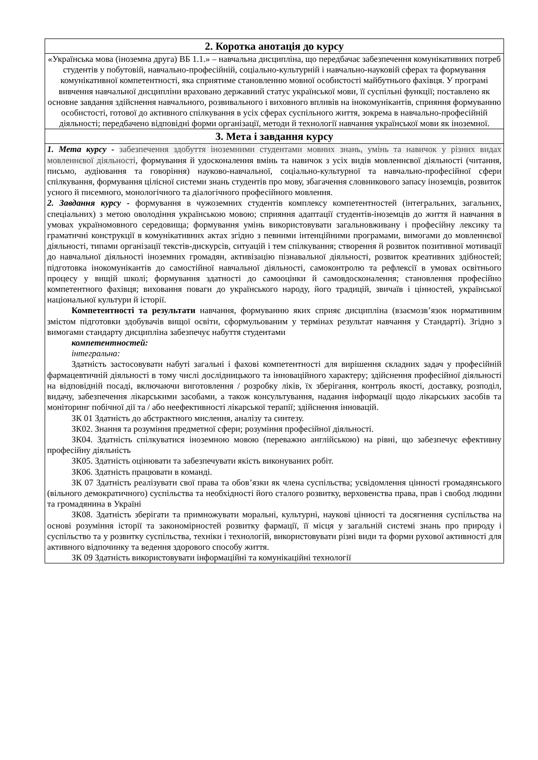| 2. Коротка анотація до курсу |
| «Українська мова (іноземна друга) ВБ 1.1.» – навчальна дисципліна, що передбачає забезпечення комунікативних потреб студентів у побутовій, навчально-професійній, соціально-культурній і навчально-науковій сферах та формування комунікативної компетентності, яка сприятиме становленню мовної особистості майбутнього фахівця. У програмі вивчення навчальної дисципліни враховано державний статус української мови, її суспільні функції; поставлено як основне завдання здійснення навчального, розвивального і виховного впливів на інокомунікантів, сприяння формуванню особистості, готової до активного спілкування в усіх сферах суспільного життя, зокрема в навчально-професійній діяльності; передбачено відповідні форми організації, методи й технології навчання української мови як іноземної. |
| 3. Мета і завдання курсу |
| 1. Мета курсу - забезпечення здобуття іноземними студентами мовних знань, умінь та навичок у різних видах мовленнєвої діяльності , формування й удосконалення вмінь та навичок з усіх видів мовленнєвої діяльності (читання, письмо, аудіювання та говоріння) науково-навчальної, соціально-культурної та навчально-професійної сфери спілкування, формування цілісної системи знань студентів про мову, збагачення словникового запасу іноземців, розвиток усного й писемного, монологічного та діалогічного професійного мовлення. 2. Завдання курсу - формування в чужоземних студентів комплексу компетентностей (інтегральних, загальних, спеціальних) з метою оволодіння українською мовою; сприяння адаптації студентів-іноземців до життя й навчання в умовах україномовного середовища; формування умінь використовувати загальновживану і професійну лексику та граматичні конструкції в комунікативних актах згідно з певними інтенційними програмами, вимогами до мовленнєвої діяльності, типами організації текстів-дискурсів, ситуацій і тем спілкування; створення й розвиток позитивної мотивації до навчальної діяльності іноземних громадян, активізацію пізнавальної діяльності, розвиток креативних здібностей; підготовка інокомунікантів до самостійної навчальної діяльності, самоконтролю та рефлексії в умовах освітнього процесу у вищій школі; формування здатності до самооцінки й самовдосконалення; становлення професійно компетентного фахівця; виховання поваги до українського народу, його традицій, звичаїв і цінностей, української національної культури й історії. Компетентності та результати навчання, формуванню яких сприяє дисципліна (взаємозв’язок нормативним змістом підготовки здобувачів вищої освіти, сформульованим у термінах результат навчання у Стандарті). Згідно з вимогами стандарту дисципліна забезпечує набуття студентами компетентностей: інтегральна: Здатність застосовувати набуті загальні і фахові компетентності для вирішення складних задач у професійній фармацевтичній діяльності в тому числі дослідницького та інноваційного характеру; здійснення професійної діяльності на відповідній посаді, включаючи виготовлення / розробку ліків, їх зберігання, контроль якості, доставку, розподіл, видачу, забезпечення лікарськими засобами, а також консультування, надання інформації щодо лікарських засобів та моніторинг побічної дії та / або неефективності лікарської терапії; здійснення інновацій. ЗК 01 Здатність до абстрактного мислення, аналізу та синтезу. ЗК02. Знання та розуміння предметної сфери; розуміння професійної діяльності. ЗК04. Здатність спілкуватися іноземною мовою (переважно англійською) на рівні, що забезпечує ефективну професійну діяльність ЗК05. Здатність оцінювати та забезпечувати якість виконуваних робіт. ЗК06. Здатність працювати в команді. ЗК 07 Здатність реалізувати свої права та обов’язки як члена суспільства; усвідомлення цінності громадянського (вільного демократичного) суспільства та необхідності його сталого розвитку, верховенства права, прав і свобод людини та громадянина в Україні ЗК08. Здатність зберігати та примножувати моральні, культурні, наукові цінності та досягнення суспільства на основі розуміння історії та закономірностей розвитку фармації, її місця у загальній системі знань про природу і суспільство та у розвитку суспільства, техніки і технологій, використовувати різні види та форми рухової активності для активного відпочинку та ведення здорового способу життя. ЗК 09 Здатність використовувати інформаційні та комунікаційні технології |